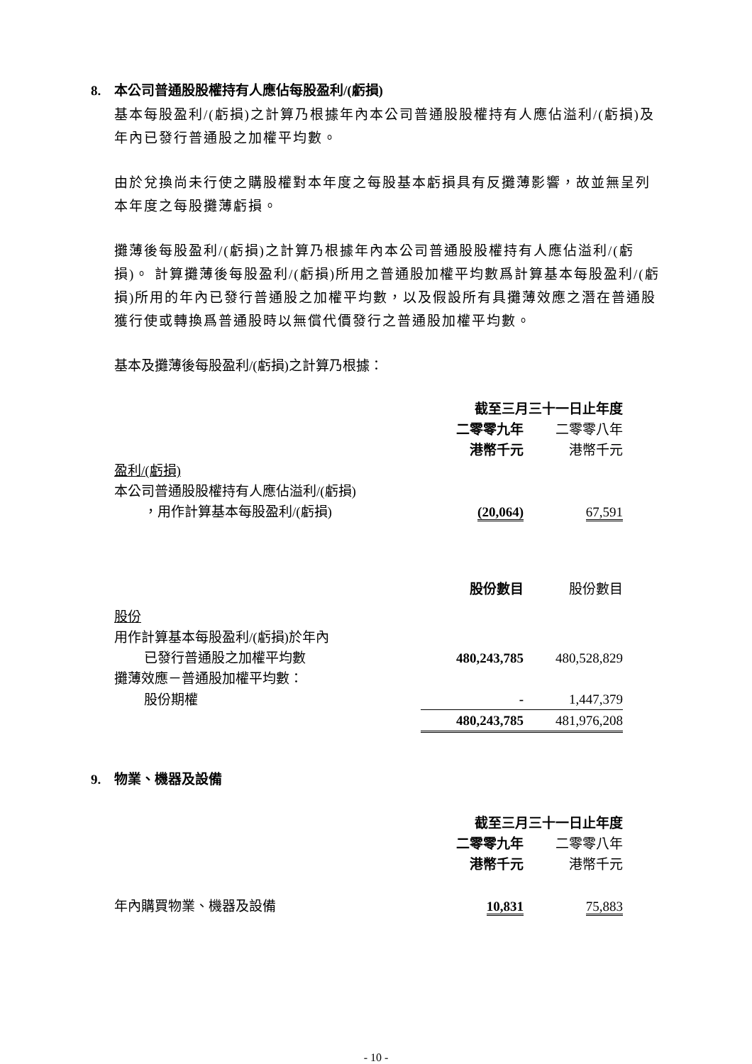8. 本公司普通股股權持有人應佔每股盈利/(虧損)
基本每股盈利/(虧損)之計算乃根據年內本公司普通股股權持有人應佔溢利/(虧損)及年內已發行普通股之加權平均數。
由於兌換尚未行使之購股權對本年度之每股基本虧損具有反攤薄影響，故並無呈列本年度之每股攤薄虧損。
攤薄後每股盈利/(虧損)之計算乃根據年內本公司普通股股權持有人應佔溢利/(虧損)。 計算攤薄後每股盈利/(虧損)所用之普通股加權平均數爲計算基本每股盈利/(虧損)所用的年內已發行普通股之加權平均數，以及假設所有具攤薄效應之潛在普通股獲行使或轉換爲普通股時以無償代價發行之普通股加權平均數。
基本及攤薄後每股盈利/(虧損)之計算乃根據：
| | 截至三月三十一日止年度 | |
| | 二零零九年 | 二零零八年 |
| | 港幣千元 | 港幣千元 |
| 盈利/(虧損) | | |
| 本公司普通股股權持有人應佔溢利/(虧損) | | |
| ，用作計算基本每股盈利/(虧損) | (20,064) | 67,591 |
| | 股份數目 | 股份數目 |
| 股份 | | |
| 用作計算基本每股盈利/(虧損)於年內 | | |
| 已發行普通股之加權平均數 | 480,243,785 | 480,528,829 |
| 攤薄效應－普通股加權平均數： | | |
| 股份期權 | - | 1,447,379 |
| | 480,243,785 | 481,976,208 |
9. 物業、機器及設備
| | 截至三月三十一日止年度 | |
| | 二零零九年 | 二零零八年 |
| | 港幣千元 | 港幣千元 |
| 年內購買物業、機器及設備 | 10,831 | 75,883 |
- 10 -